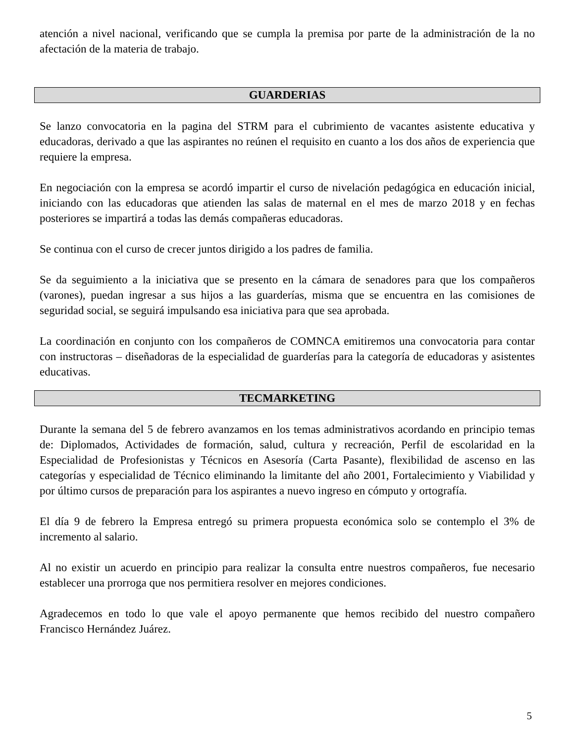atención a nivel nacional, verificando que se cumpla la premisa por parte de la administración de la no afectación de la materia de trabajo.
GUARDERIAS
Se lanzo convocatoria en la pagina del STRM para el cubrimiento de vacantes asistente educativa y educadoras, derivado a que las aspirantes no reúnen el requisito en cuanto a los dos años de experiencia que requiere la empresa.
En negociación con la empresa se acordó impartir el curso de nivelación pedagógica en educación inicial, iniciando con las educadoras que atienden las salas de maternal en el mes de marzo 2018 y en fechas posteriores se impartirá a todas las demás compañeras educadoras.
Se continua con el curso de crecer juntos dirigido a los padres de familia.
Se da seguimiento a la iniciativa que se presento en la cámara de senadores para que los compañeros (varones), puedan ingresar a sus hijos a las guarderías, misma que se encuentra en las comisiones de seguridad social, se seguirá impulsando esa iniciativa para que sea aprobada.
La coordinación en conjunto con los compañeros de COMNCA emitiremos una convocatoria para contar con instructoras – diseñadoras de la especialidad de guarderías para la categoría de educadoras y asistentes educativas.
TECMARKETING
Durante la semana del 5 de febrero avanzamos en los temas administrativos acordando en principio temas de: Diplomados, Actividades de formación, salud, cultura y recreación, Perfil de escolaridad en la Especialidad de Profesionistas y Técnicos en Asesoría (Carta Pasante), flexibilidad de ascenso en las categorías y especialidad de Técnico eliminando la limitante del año 2001, Fortalecimiento y Viabilidad y por último cursos de preparación para los aspirantes a nuevo ingreso en cómputo y ortografía.
El día 9 de febrero la Empresa entregó su primera propuesta económica solo se contemplo el 3% de incremento al salario.
Al no existir un acuerdo en principio para realizar la consulta entre nuestros compañeros, fue necesario establecer una prorroga que nos permitiera resolver en mejores condiciones.
Agradecemos en todo lo que vale el apoyo permanente que hemos recibido del nuestro compañero Francisco Hernández Juárez.
5